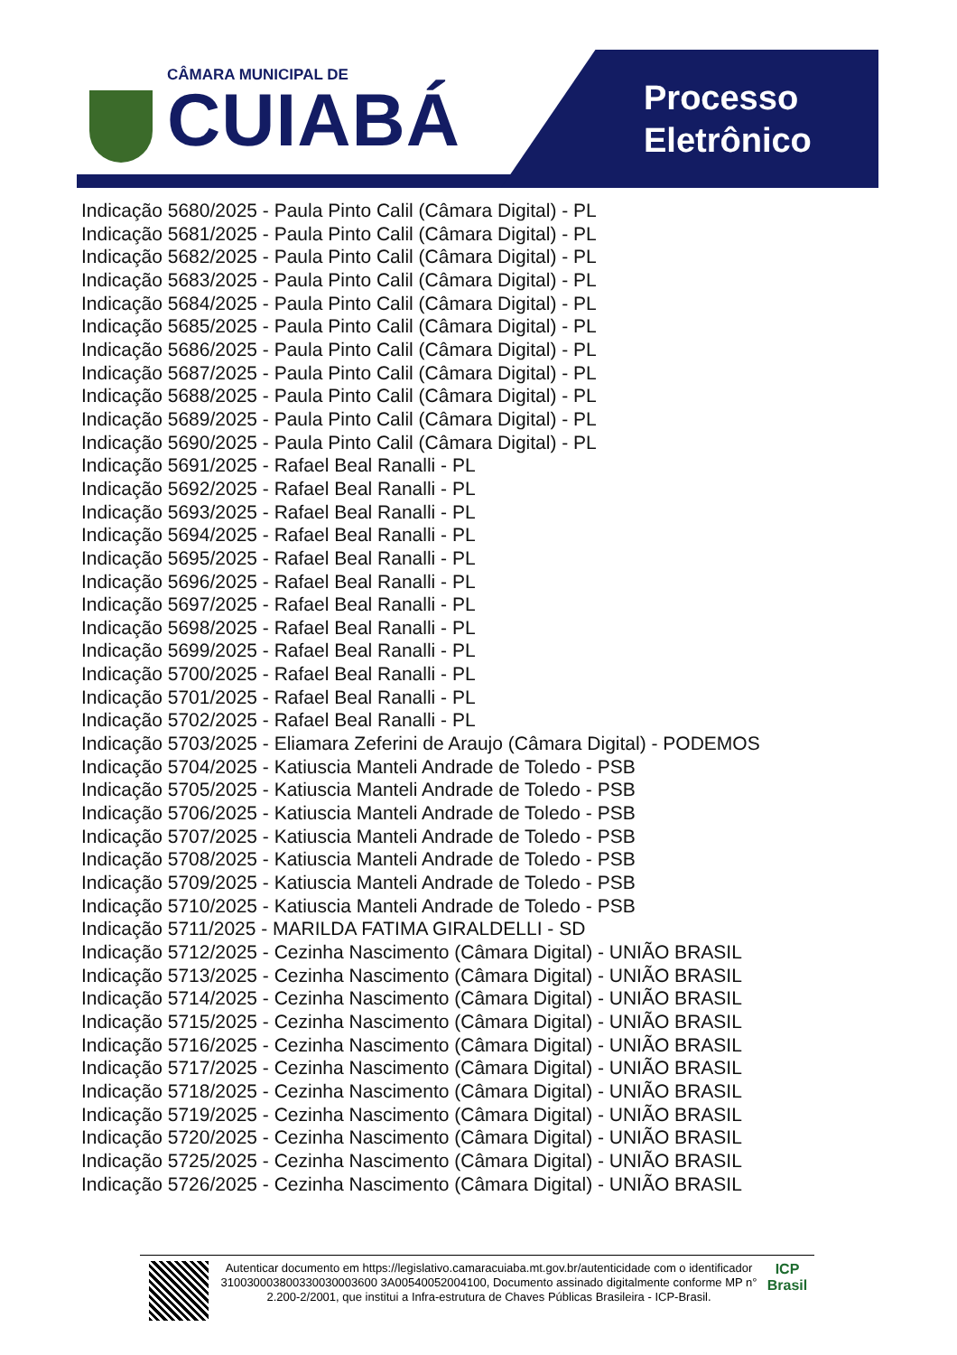CÂMARA MUNICIPAL DE
CUIABÁ
Processo
Eletrônico
Indicação 5680/2025 - Paula Pinto Calil (Câmara Digital) - PL
Indicação 5681/2025 - Paula Pinto Calil (Câmara Digital) - PL
Indicação 5682/2025 - Paula Pinto Calil (Câmara Digital) - PL
Indicação 5683/2025 - Paula Pinto Calil (Câmara Digital) - PL
Indicação 5684/2025 - Paula Pinto Calil (Câmara Digital) - PL
Indicação 5685/2025 - Paula Pinto Calil (Câmara Digital) - PL
Indicação 5686/2025 - Paula Pinto Calil (Câmara Digital) - PL
Indicação 5687/2025 - Paula Pinto Calil (Câmara Digital) - PL
Indicação 5688/2025 - Paula Pinto Calil (Câmara Digital) - PL
Indicação 5689/2025 - Paula Pinto Calil (Câmara Digital) - PL
Indicação 5690/2025 - Paula Pinto Calil (Câmara Digital) - PL
Indicação 5691/2025 - Rafael Beal Ranalli - PL
Indicação 5692/2025 - Rafael Beal Ranalli - PL
Indicação 5693/2025 - Rafael Beal Ranalli - PL
Indicação 5694/2025 - Rafael Beal Ranalli - PL
Indicação 5695/2025 - Rafael Beal Ranalli - PL
Indicação 5696/2025 - Rafael Beal Ranalli - PL
Indicação 5697/2025 - Rafael Beal Ranalli - PL
Indicação 5698/2025 - Rafael Beal Ranalli - PL
Indicação 5699/2025 - Rafael Beal Ranalli - PL
Indicação 5700/2025 - Rafael Beal Ranalli - PL
Indicação 5701/2025 - Rafael Beal Ranalli - PL
Indicação 5702/2025 - Rafael Beal Ranalli - PL
Indicação 5703/2025 - Eliamara Zeferini de Araujo (Câmara Digital) - PODEMOS
Indicação 5704/2025 - Katiuscia Manteli Andrade de Toledo - PSB
Indicação 5705/2025 - Katiuscia Manteli Andrade de Toledo - PSB
Indicação 5706/2025 - Katiuscia Manteli Andrade de Toledo - PSB
Indicação 5707/2025 - Katiuscia Manteli Andrade de Toledo - PSB
Indicação 5708/2025 - Katiuscia Manteli Andrade de Toledo - PSB
Indicação 5709/2025 - Katiuscia Manteli Andrade de Toledo - PSB
Indicação 5710/2025 - Katiuscia Manteli Andrade de Toledo - PSB
Indicação 5711/2025 - MARILDA FATIMA GIRALDELLI - SD
Indicação 5712/2025 - Cezinha Nascimento (Câmara Digital) - UNIÃO BRASIL
Indicação 5713/2025 - Cezinha Nascimento (Câmara Digital) - UNIÃO BRASIL
Indicação 5714/2025 - Cezinha Nascimento (Câmara Digital) - UNIÃO BRASIL
Indicação 5715/2025 - Cezinha Nascimento (Câmara Digital) - UNIÃO BRASIL
Indicação 5716/2025 - Cezinha Nascimento (Câmara Digital) - UNIÃO BRASIL
Indicação 5717/2025 - Cezinha Nascimento (Câmara Digital) - UNIÃO BRASIL
Indicação 5718/2025 - Cezinha Nascimento (Câmara Digital) - UNIÃO BRASIL
Indicação 5719/2025 - Cezinha Nascimento (Câmara Digital) - UNIÃO BRASIL
Indicação 5720/2025 - Cezinha Nascimento (Câmara Digital) - UNIÃO BRASIL
Indicação 5725/2025 - Cezinha Nascimento (Câmara Digital) - UNIÃO BRASIL
Indicação 5726/2025 - Cezinha Nascimento (Câmara Digital) - UNIÃO BRASIL
Autenticar documento em https://legislativo.camaracuiaba.mt.gov.br/autenticidade com o identificador 310030003800330030003600 3A00540052004100, Documento assinado digitalmente conforme MP n° 2.200-2/2001, que institui a Infra-estrutura de Chaves Públicas Brasileira - ICP-Brasil.
ICP
Brasil